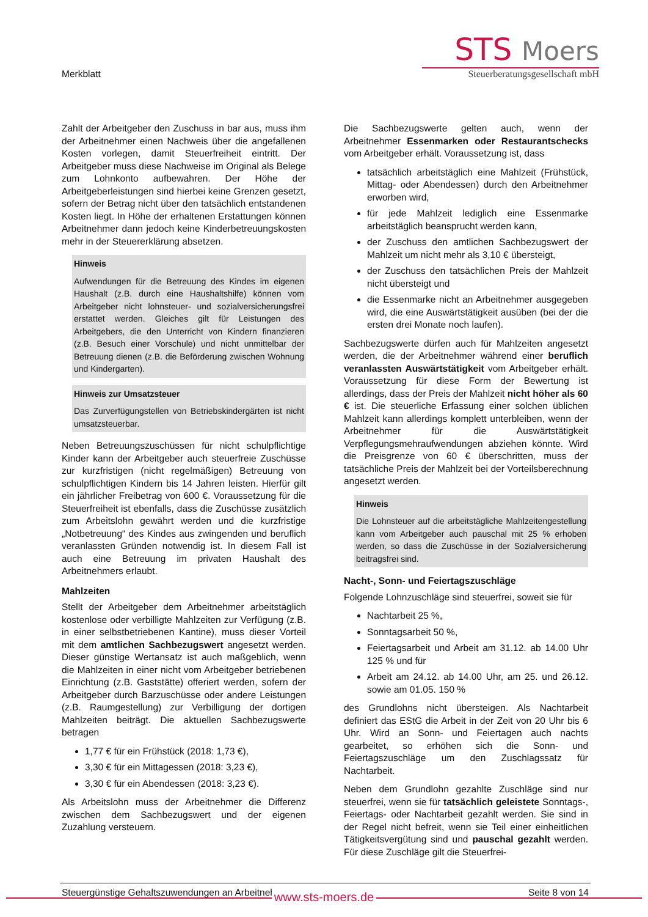Merkblatt
STS Moers
Steuerberatungsgesellschaft mbH
Zahlt der Arbeitgeber den Zuschuss in bar aus, muss ihm der Arbeitnehmer einen Nachweis über die angefallenen Kosten vorlegen, damit Steuerfreiheit eintritt. Der Arbeitgeber muss diese Nachweise im Original als Belege zum Lohnkonto aufbewahren. Der Höhe der Arbeitgeberleistungen sind hierbei keine Grenzen gesetzt, sofern der Betrag nicht über den tatsächlich entstandenen Kosten liegt. In Höhe der erhaltenen Erstattungen können Arbeitnehmer dann jedoch keine Kinderbetreuungskosten mehr in der Steuererklärung absetzen.
Hinweis
Aufwendungen für die Betreuung des Kindes im eigenen Haushalt (z.B. durch eine Haushaltshilfe) können vom Arbeitgeber nicht lohnsteuer- und sozialversicherungsfrei erstattet werden. Gleiches gilt für Leistungen des Arbeitgebers, die den Unterricht von Kindern finanzieren (z.B. Besuch einer Vorschule) und nicht unmittelbar der Betreuung dienen (z.B. die Beförderung zwischen Wohnung und Kindergarten).
Hinweis zur Umsatzsteuer
Das Zurverfügungstellen von Betriebskindergärten ist nicht umsatzsteuerbar.
Neben Betreuungszuschüssen für nicht schulpflichtige Kinder kann der Arbeitgeber auch steuerfreie Zuschüsse zur kurzfristigen (nicht regelmäßigen) Betreuung von schulpflichtigen Kindern bis 14 Jahren leisten. Hierfür gilt ein jährlicher Freibetrag von 600 €. Voraussetzung für die Steuerfreiheit ist ebenfalls, dass die Zuschüsse zusätzlich zum Arbeitslohn gewährt werden und die kurzfristige „Notbetreuung“ des Kindes aus zwingenden und beruflich veranlassten Gründen notwendig ist. In diesem Fall ist auch eine Betreuung im privaten Haushalt des Arbeitnehmers erlaubt.
Mahlzeiten
Stellt der Arbeitgeber dem Arbeitnehmer arbeitstäglich kostenlose oder verbilligte Mahlzeiten zur Verfügung (z.B. in einer selbstbetriebenen Kantine), muss dieser Vorteil mit dem amtlichen Sachbezugswert angesetzt werden. Dieser günstige Wertansatz ist auch maßgeblich, wenn die Mahlzeiten in einer nicht vom Arbeitgeber betriebenen Einrichtung (z.B. Gaststätte) offeriert werden, sofern der Arbeitgeber durch Barzuschüsse oder andere Leistungen (z.B. Raumgestellung) zur Verbilligung der dortigen Mahlzeiten beiträgt. Die aktuellen Sachbezugswerte betragen
1,77 € für ein Frühstück (2018: 1,73 €),
3,30 € für ein Mittagessen (2018: 3,23 €),
3,30 € für ein Abendessen (2018: 3,23 €).
Als Arbeitslohn muss der Arbeitnehmer die Differenz zwischen dem Sachbezugswert und der eigenen Zuzahlung versteuern.
Die Sachbezugswerte gelten auch, wenn der Arbeitnehmer Essenmarken oder Restaurantschecks vom Arbeitgeber erhält. Voraussetzung ist, dass
tatsächlich arbeitstäglich eine Mahlzeit (Frühstück, Mittag- oder Abendessen) durch den Arbeitnehmer erworben wird,
für jede Mahlzeit lediglich eine Essenmarke arbeitstäglich beansprucht werden kann,
der Zuschuss den amtlichen Sachbezugswert der Mahlzeit um nicht mehr als 3,10 € übersteigt,
der Zuschuss den tatsächlichen Preis der Mahlzeit nicht übersteigt und
die Essenmarke nicht an Arbeitnehmer ausgegeben wird, die eine Auswärtstätigkeit ausüben (bei der die ersten drei Monate noch laufen).
Sachbezugswerte dürfen auch für Mahlzeiten angesetzt werden, die der Arbeitnehmer während einer beruflich veranlassten Auswärtstätigkeit vom Arbeitgeber erhält. Voraussetzung für diese Form der Bewertung ist allerdings, dass der Preis der Mahlzeit nicht höher als 60 € ist. Die steuerliche Erfassung einer solchen üblichen Mahlzeit kann allerdings komplett unterbleiben, wenn der Arbeitnehmer für die Auswärtstätigkeit Verpflegungsmehraufwendungen abziehen könnte. Wird die Preisgrenze von 60 € überschritten, muss der tatsächliche Preis der Mahlzeit bei der Vorteilsberechnung angesetzt werden.
Hinweis
Die Lohnsteuer auf die arbeitstägliche Mahlzeitengestellung kann vom Arbeitgeber auch pauschal mit 25 % erhoben werden, so dass die Zuschüsse in der Sozialversicherung beitragsfrei sind.
Nacht-, Sonn- und Feiertagszuschläge
Folgende Lohnzuschläge sind steuerfrei, soweit sie für
Nachtarbeit 25 %,
Sonntagsarbeit 50 %,
Feiertagsarbeit und Arbeit am 31.12. ab 14.00 Uhr 125 % und für
Arbeit am 24.12. ab 14.00 Uhr, am 25. und 26.12. sowie am 01.05. 150 %
des Grundlohns nicht übersteigen. Als Nachtarbeit definiert das EStG die Arbeit in der Zeit von 20 Uhr bis 6 Uhr. Wird an Sonn- und Feiertagen auch nachts gearbeitet, so erhöhen sich die Sonn- und Feiertagszuschläge um den Zuschlagssatz für Nachtarbeit.
Neben dem Grundlohn gezahlte Zuschläge sind nur steuerfrei, wenn sie für tatsächlich geleistete Sonntags-, Feiertags- oder Nachtarbeit gezahlt werden. Sie sind in der Regel nicht befreit, wenn sie Teil einer einheitlichen Tätigkeitsvergütung sind und pauschal gezahlt werden. Für diese Zuschläge gilt die Steuerfrei-
Steuergünstige Gehaltszuwendungen an Arbeitnehmer Seite 8 von 14
www.sts-moers.de